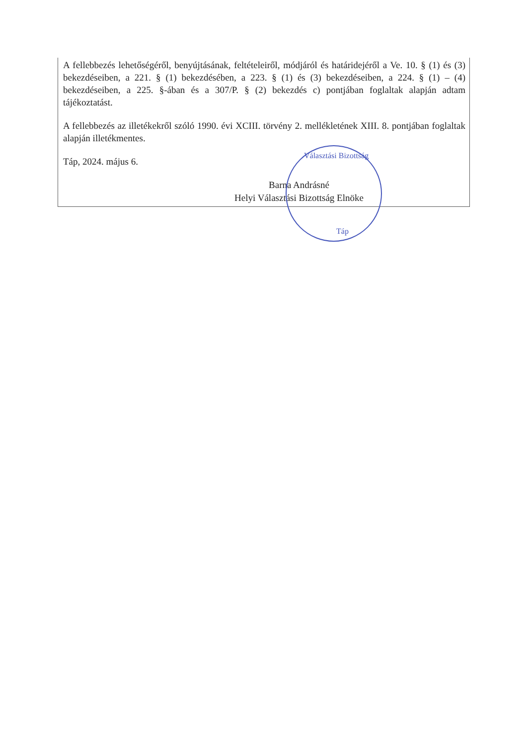A fellebbezés lehetőségéről, benyújtásának, feltételeiről, módjáról és határidejéről a Ve. 10. § (1) és (3) bekezdéseiben, a 221. § (1) bekezdésében, a 223. § (1) és (3) bekezdéseiben, a 224. § (1) – (4) bekezdéseiben, a 225. §-ában és a 307/P. § (2) bekezdés c) pontjában foglaltak alapján adtam tájékoztatást.
A fellebbezés az illetékekről szóló 1990. évi XCIII. törvény 2. mellékletének XIII. 8. pontjában foglaltak alapján illetékmentes.
Táp, 2024. május 6.
Barna Andrásné
Helyi Választási Bizottság Elnöke
Választási Bizottság
Táp